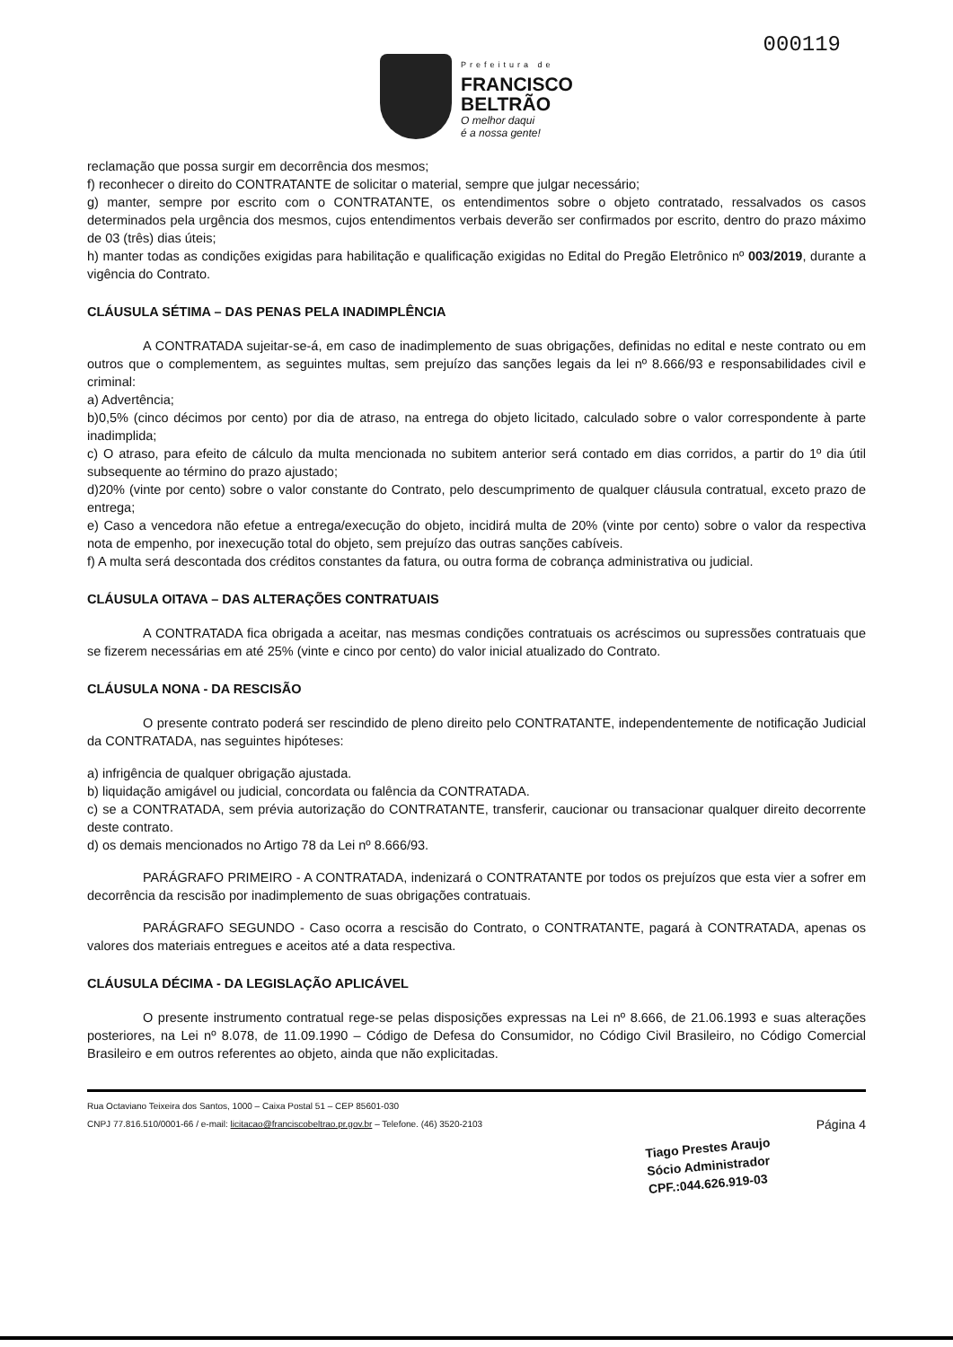Prefeitura de
FRANCISCO
BELTRÃO
O melhor daqui
é a nossa gente!
000119
reclamação que possa surgir em decorrência dos mesmos;
f) reconhecer o direito do CONTRATANTE de solicitar o material, sempre que julgar necessário;
g) manter, sempre por escrito com o CONTRATANTE, os entendimentos sobre o objeto contratado, ressalvados os casos determinados pela urgência dos mesmos, cujos entendimentos verbais deverão ser confirmados por escrito, dentro do prazo máximo de 03 (três) dias úteis;
h) manter todas as condições exigidas para habilitação e qualificação exigidas no Edital do Pregão Eletrônico nº 003/2019, durante a vigência do Contrato.
CLÁUSULA SÉTIMA – DAS PENAS PELA INADIMPLÊNCIA
A CONTRATADA sujeitar-se-á, em caso de inadimplemento de suas obrigações, definidas no edital e neste contrato ou em outros que o complementem, as seguintes multas, sem prejuízo das sanções legais da lei nº 8.666/93 e responsabilidades civil e criminal:
a) Advertência;
b)0,5% (cinco décimos por cento) por dia de atraso, na entrega do objeto licitado, calculado sobre o valor correspondente à parte inadimplida;
c) O atraso, para efeito de cálculo da multa mencionada no subitem anterior será contado em dias corridos, a partir do 1º dia útil subsequente ao término do prazo ajustado;
d)20% (vinte por cento) sobre o valor constante do Contrato, pelo descumprimento de qualquer cláusula contratual, exceto prazo de entrega;
e) Caso a vencedora não efetue a entrega/execução do objeto, incidirá multa de 20% (vinte por cento) sobre o valor da respectiva nota de empenho, por inexecução total do objeto, sem prejuízo das outras sanções cabíveis.
f) A multa será descontada dos créditos constantes da fatura, ou outra forma de cobrança administrativa ou judicial.
CLÁUSULA OITAVA – DAS ALTERAÇÕES CONTRATUAIS
A CONTRATADA fica obrigada a aceitar, nas mesmas condições contratuais os acréscimos ou supressões contratuais que se fizerem necessárias em até 25% (vinte e cinco por cento) do valor inicial atualizado do Contrato.
CLÁUSULA NONA - DA RESCISÃO
O presente contrato poderá ser rescindido de pleno direito pelo CONTRATANTE, independentemente de notificação Judicial da CONTRATADA, nas seguintes hipóteses:
a) infrigência de qualquer obrigação ajustada.
b) liquidação amigável ou judicial, concordata ou falência da CONTRATADA.
c) se a CONTRATADA, sem prévia autorização do CONTRATANTE, transferir, caucionar ou transacionar qualquer direito decorrente deste contrato.
d) os demais mencionados no Artigo 78 da Lei nº 8.666/93.
PARÁGRAFO PRIMEIRO - A CONTRATADA, indenizará o CONTRATANTE por todos os prejuízos que esta vier a sofrer em decorrência da rescisão por inadimplemento de suas obrigações contratuais.
PARÁGRAFO SEGUNDO - Caso ocorra a rescisão do Contrato, o CONTRATANTE, pagará à CONTRATADA, apenas os valores dos materiais entregues e aceitos até a data respectiva.
CLÁUSULA DÉCIMA - DA LEGISLAÇÃO APLICÁVEL
O presente instrumento contratual rege-se pelas disposições expressas na Lei nº 8.666, de 21.06.1993 e suas alterações posteriores, na Lei nº 8.078, de 11.09.1990 – Código de Defesa do Consumidor, no Código Civil Brasileiro, no Código Comercial Brasileiro e em outros referentes ao objeto, ainda que não explicitadas.
Rua Octaviano Teixeira dos Santos, 1000 – Caixa Postal 51 – CEP 85601-030
CNPJ 77.816.510/0001-66 / e-mail: licitacao@franciscobeltrao.pr.gov.br – Telefone. (46) 3520-2103
Página 4
Tiago Prestes Araujo
Sócio Administrador
CPF.:044.626.919-03